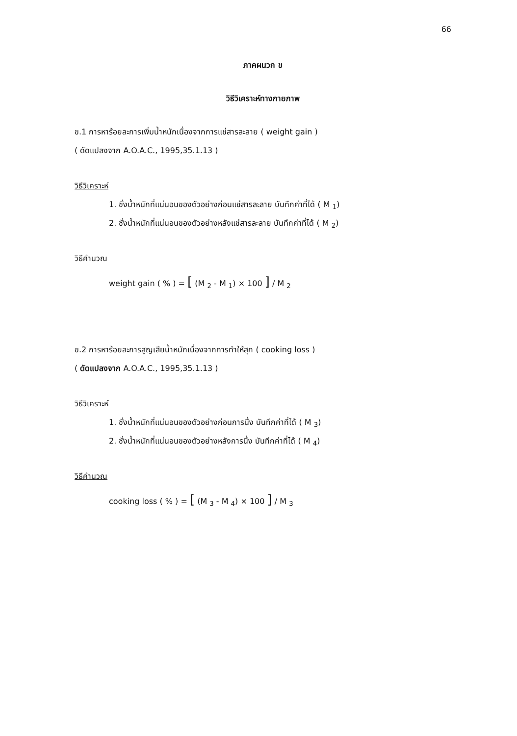66
ภาคผนวก ข
วิธีวิเคราะห์ทางกายภาพ
ข.1 การหาร้อยละการเพิ่มน้ำหนักเนื่องจากการแช่สารละลาย ( weight gain )
( ดัดแปลงจาก A.O.A.C., 1995,35.1.13 )
วิธีวิเคราะห์
1. ชั่งน้ำหนักที่แน่นอนของตัวอย่างก่อนแช่สารละลาย บันทึกค่าที่ได้ ( M <sub>1</sub>)
2. ชั่งน้ำหนักที่แน่นอนของตัวอย่างหลังแช่สารละลาย บันทึกค่าที่ได้ ( M <sub>2</sub>)
วิธีคำนวณ
weight gain ( % ) = [ (M <sub>2</sub> - M <sub>1</sub>) × 100 ] / M <sub>2</sub>
ข.2 การหาร้อยละการสูญเสียน้ำหนักเนื่องจากการทำให้สุก ( cooking loss )
( ดัดแปลงจาก A.O.A.C., 1995,35.1.13 )
วิธีวิเคราะห์
1. ชั่งน้ำหนักที่แน่นอนของตัวอย่างก่อนการนึ่ง บันทึกค่าที่ได้ ( M <sub>3</sub>)
2. ชั่งน้ำหนักที่แน่นอนของตัวอย่างหลังการนึ่ง บันทึกค่าที่ได้ ( M <sub>4</sub>)
วิธีคำนวณ
cooking loss ( % ) = [ (M <sub>3</sub> - M <sub>4</sub>) × 100 ] / M <sub>3</sub>